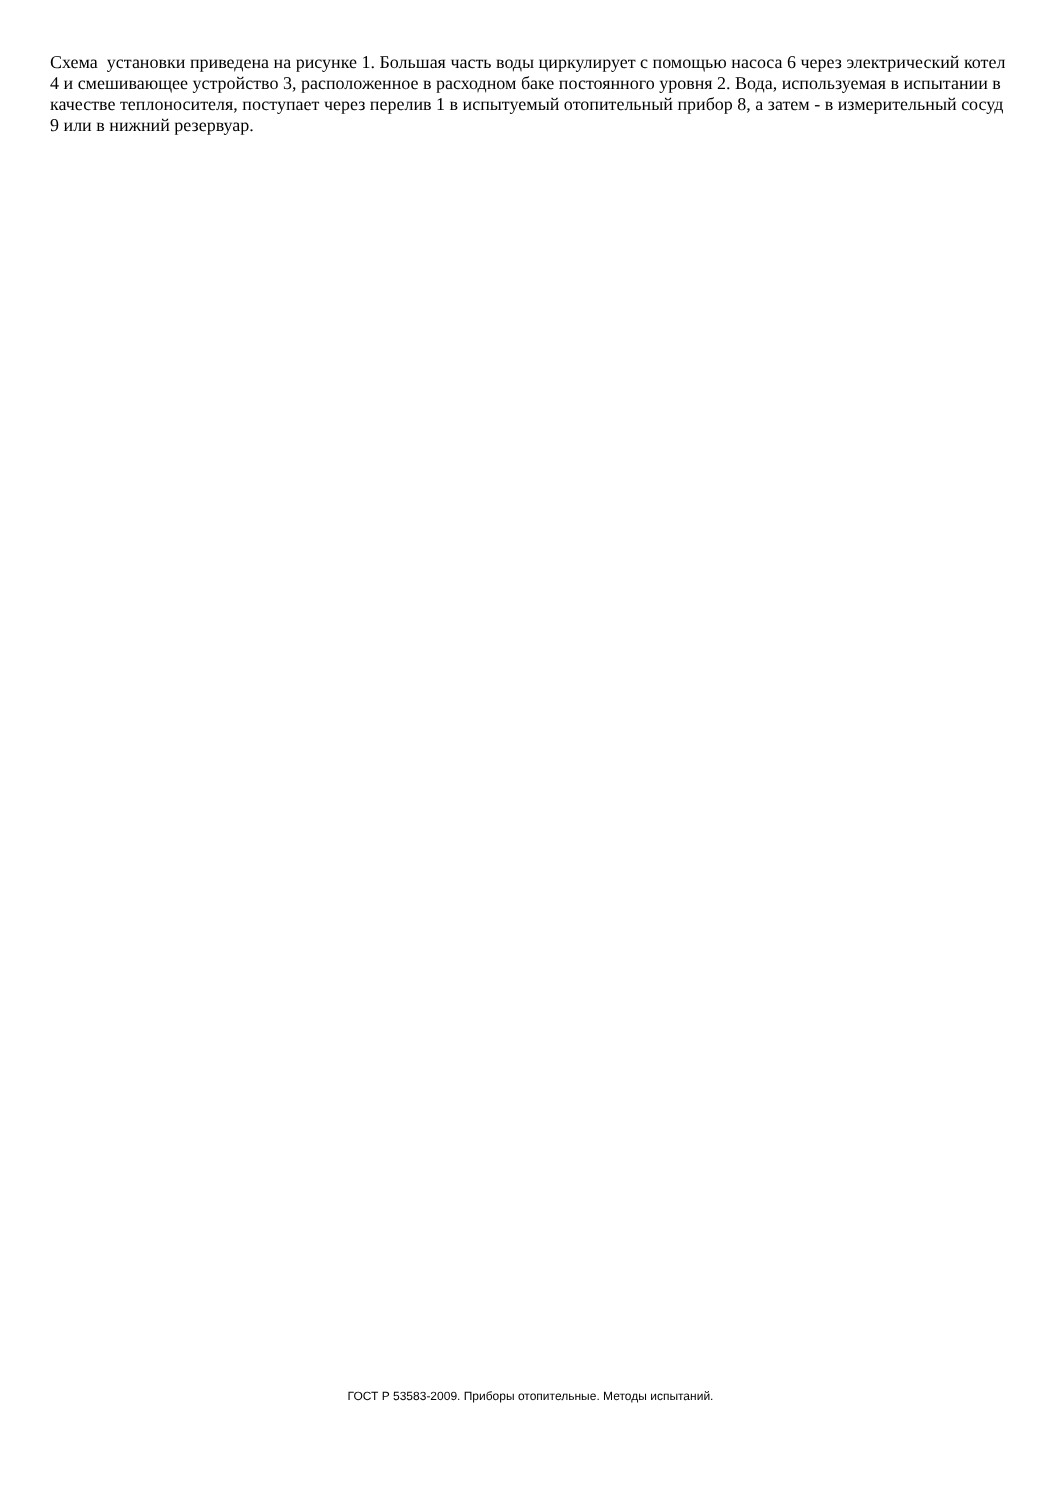Схема установки приведена на рисунке 1. Большая часть воды циркулирует с помощью насоса 6 через электрический котел 4 и смешивающее устройство 3, расположенное в расходном баке постоянного уровня 2. Вода, используемая в испытании в качестве теплоносителя, поступает через перелив 1 в испытуемый отопительный прибор 8, а затем - в измерительный сосуд 9 или в нижний резервуар.
ГОСТ Р 53583-2009. Приборы отопительные. Методы испытаний.